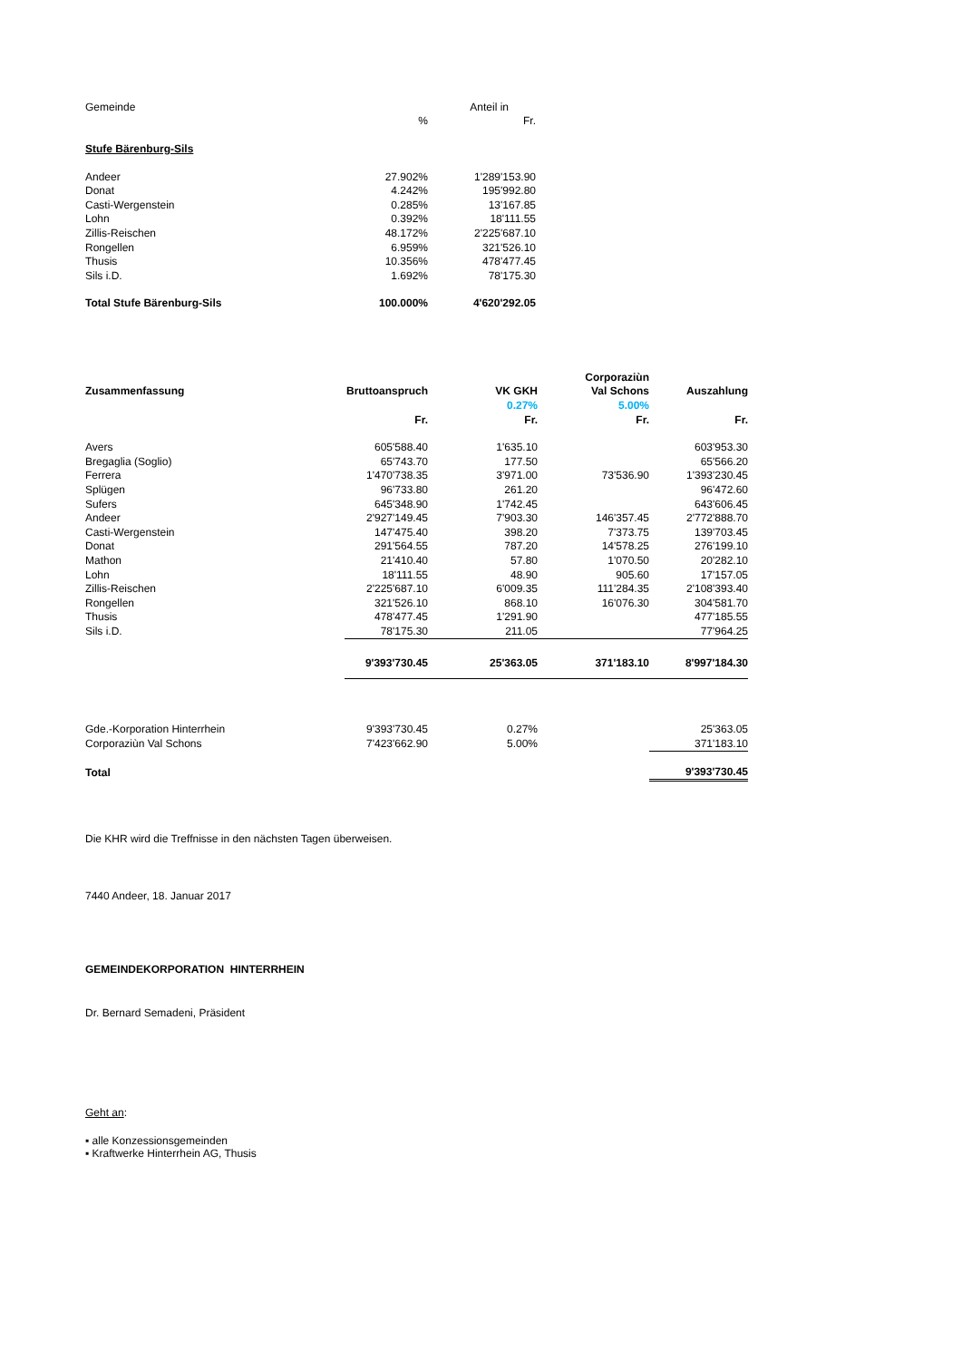| Gemeinde | | Anteil in |
| | % | Fr. |
| Stufe Bärenburg-Sils | | |
| Andeer | 27.902% | 1'289'153.90 |
| Donat | 4.242% | 195'992.80 |
| Casti-Wergenstein | 0.285% | 13'167.85 |
| Lohn | 0.392% | 18'111.55 |
| Zillis-Reischen | 48.172% | 2'225'687.10 |
| Rongellen | 6.959% | 321'526.10 |
| Thusis | 10.356% | 478'477.45 |
| Sils i.D. | 1.692% | 78'175.30 |
| Total Stufe Bärenburg-Sils | 100.000% | 4'620'292.05 |
| | | | Corporaziùn | |
| Zusammenfassung | Bruttoanspruch | VK GKH | Val Schons | Auszahlung |
| | | 0.27% | 5.00% | |
| | Fr. | Fr. | Fr. | Fr. |
| Avers | 605'588.40 | 1'635.10 | | 603'953.30 |
| Bregaglia (Soglio) | 65'743.70 | 177.50 | | 65'566.20 |
| Ferrera | 1'470'738.35 | 3'971.00 | 73'536.90 | 1'393'230.45 |
| Splügen | 96'733.80 | 261.20 | | 96'472.60 |
| Sufers | 645'348.90 | 1'742.45 | | 643'606.45 |
| Andeer | 2'927'149.45 | 7'903.30 | 146'357.45 | 2'772'888.70 |
| Casti-Wergenstein | 147'475.40 | 398.20 | 7'373.75 | 139'703.45 |
| Donat | 291'564.55 | 787.20 | 14'578.25 | 276'199.10 |
| Mathon | 21'410.40 | 57.80 | 1'070.50 | 20'282.10 |
| Lohn | 18'111.55 | 48.90 | 905.60 | 17'157.05 |
| Zillis-Reischen | 2'225'687.10 | 6'009.35 | 111'284.35 | 2'108'393.40 |
| Rongellen | 321'526.10 | 868.10 | 16'076.30 | 304'581.70 |
| Thusis | 478'477.45 | 1'291.90 | | 477'185.55 |
| Sils i.D. | 78'175.30 | 211.05 | | 77'964.25 |
| | 9'393'730.45 | 25'363.05 | 371'183.10 | 8'997'184.30 |
| Gde.-Korporation Hinterrhein | 9'393'730.45 | 0.27% | | 25'363.05 |
| Corporaziùn Val Schons | 7'423'662.90 | 5.00% | | 371'183.10 |
| Total | | | | 9'393'730.45 |
Die KHR wird die Treffnisse in den nächsten Tagen überweisen.
7440 Andeer, 18. Januar 2017
GEMEINDEKORPORATION HINTERRHEIN
Dr. Bernard Semadeni, Präsident
Geht an:
▪ alle Konzessionsgemeinden
▪ Kraftwerke Hinterrhein AG, Thusis